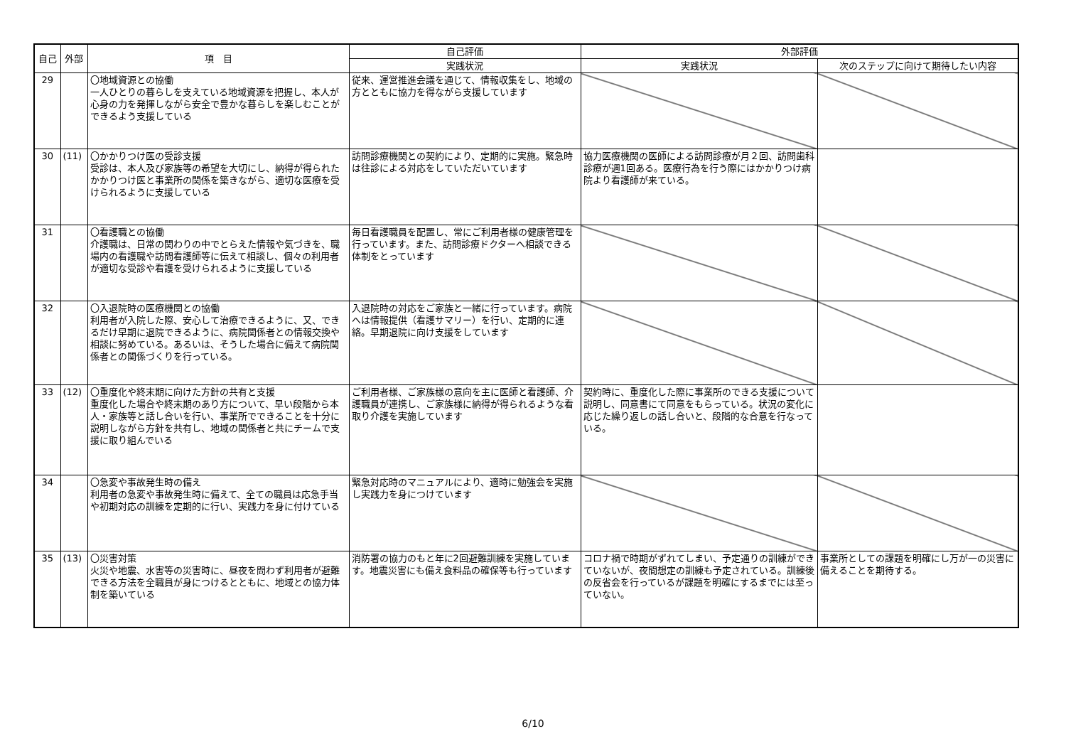| 自己 | 外部 | 項 目 | 自己評価 | 外部評価 | |
| --- | --- | --- | --- | --- | --- |
| | | | 実践状況 | 実践状況 | 次のステップに向けて期待したい内容 |
| 29 | | 〇地域資源との協働 一人ひとりの暮らしを支えている地域資源を把握し、本人が心身の力を発揮しながら安全で豊かな暮らしを楽しむことができるよう支援している | 従来、運営推進会議を通じて、情報収集をし、地域の方とともに協力を得ながら支援しています | | |
| 30 | (11) | 〇かかりつけ医の受診支援 受診は、本人及び家族等の希望を大切にし、納得が得られたかかりつけ医と事業所の関係を築きながら、適切な医療を受けられるように支援している | 訪問診療機関との契約により、定期的に実施。緊急時は往診による対応をしていただいています | 協力医療機関の医師による訪問診療が月２回、訪問歯科診療が週1回ある。医療行為を行う際にはかかりつけ病院より看護師が来ている。 | |
| 31 | | 〇看護職との協働 介護職は、日常の関わりの中でとらえた情報や気づきを、職場内の看護職や訪問看護師等に伝えて相談し、個々の利用者が適切な受診や看護を受けられるように支援している | 毎日看護職員を配置し、常にご利用者様の健康管理を行っています。また、訪問診療ドクターへ相談できる体制をとっています | | |
| 32 | | 〇入退院時の医療機関との協働 利用者が入院した際、安心して治療できるように、又、できるだけ早期に退院できるように、病院関係者との情報交換や相談に努めている。あるいは、そうした場合に備えて病院関係者との関係づくりを行っている。 | 入退院時の対応をご家族と一緒に行っています。病院へは情報提供（看護サマリー）を行い、定期的に連絡。早期退院に向け支援をしています | | |
| 33 | (12) | 〇重度化や終末期に向けた方針の共有と支援 重度化した場合や終末期のあり方について、早い段階から本人・家族等と話し合いを行い、事業所でできることを十分に説明しながら方針を共有し、地域の関係者と共にチームで支援に取り組んでいる | ご利用者様、ご家族様の意向を主に医師と看護師、介護職員が連携し、ご家族様に納得が得られるような看取り介護を実施しています | 契約時に、重度化した際に事業所のできる支援について説明し、同意書にて同意をもらっている。状況の変化に応じた繰り返しの話し合いと、段階的な合意を行なっている。 | |
| 34 | | 〇急変や事故発生時の備え 利用者の急変や事故発生時に備えて、全ての職員は応急手当や初期対応の訓練を定期的に行い、実践力を身に付けている | 緊急対応時のマニュアルにより、適時に勉強会を実施し実践力を身につけています | | |
| 35 | (13) | 〇災害対策 火災や地震、水害等の災害時に、昼夜を問わず利用者が避難できる方法を全職員が身につけるとともに、地域との協力体制を築いている | 消防署の協力のもと年に2回避難訓練を実施しています。地震災害にも備え食料品の確保等も行っています | コロナ禍で時期がずれてしまい、予定通りの訓練ができていないが、夜間想定の訓練も予定されている。訓練後の反省会を行っているが課題を明確にするまでには至っていない。 | 事業所としての課題を明確にし万が一の災害に備えることを期待する。 |
6/10